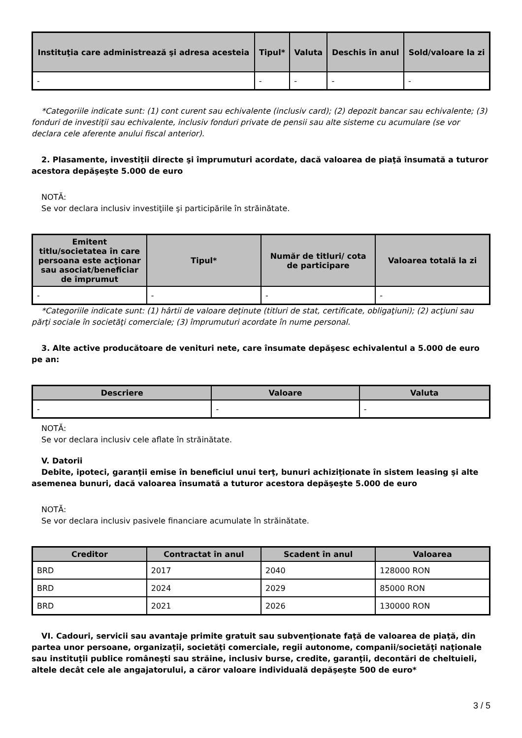| Instituţia care administrează şi adresa acesteia | Tipul* | Valuta | Deschis în anul | Sold/valoare la zi |
| --- | --- | --- | --- | --- |
| - | - | - | - | - |
*Categoriile indicate sunt: (1) cont curent sau echivalente (inclusiv card); (2) depozit bancar sau echivalente; (3) fonduri de investiţii sau echivalente, inclusiv fonduri private de pensii sau alte sisteme cu acumulare (se vor declara cele aferente anului fiscal anterior).
2. Plasamente, investiţii directe şi împrumuturi acordate, dacă valoarea de piaţă însumată a tuturor acestora depăşeşte 5.000 de euro
NOTĂ:
Se vor declara inclusiv investiţiile şi participările în străinătate.
| Emitent titlu/societatea în care persoana este acţionar sau asociat/beneficiar de împrumut | Tipul* | Număr de titluri/ cota de participare | Valoarea totală la zi |
| --- | --- | --- | --- |
| - | - | - | - |
*Categoriile indicate sunt: (1) hârtii de valoare deţinute (titluri de stat, certificate, obligaţiuni); (2) acţiuni sau părţi sociale în societăţi comerciale; (3) împrumuturi acordate în nume personal.
3. Alte active producătoare de venituri nete, care însumate depăşesc echivalentul a 5.000 de euro pe an:
| Descriere | Valoare | Valuta |
| --- | --- | --- |
| - | - | - |
NOTĂ:
Se vor declara inclusiv cele aflate în străinătate.
V. Datorii
Debite, ipoteci, garanţii emise în beneficiul unui terţ, bunuri achiziţionate în sistem leasing şi alte asemenea bunuri, dacă valoarea însumată a tuturor acestora depăşeşte 5.000 de euro
NOTĂ:
Se vor declara inclusiv pasivele financiare acumulate în străinătate.
| Creditor | Contractat în anul | Scadent în anul | Valoarea |
| --- | --- | --- | --- |
| BRD | 2017 | 2040 | 128000 RON |
| BRD | 2024 | 2029 | 85000 RON |
| BRD | 2021 | 2026 | 130000 RON |
VI. Cadouri, servicii sau avantaje primite gratuit sau subvenţionate faţă de valoarea de piaţă, din partea unor persoane, organizaţii, societăţi comerciale, regii autonome, companii/societăţi naţionale sau instituţii publice româneşti sau străine, inclusiv burse, credite, garanţii, decontări de cheltuieli, altele decât cele ale angajatorului, a căror valoare individuală depăşeşte 500 de euro*
3 / 5